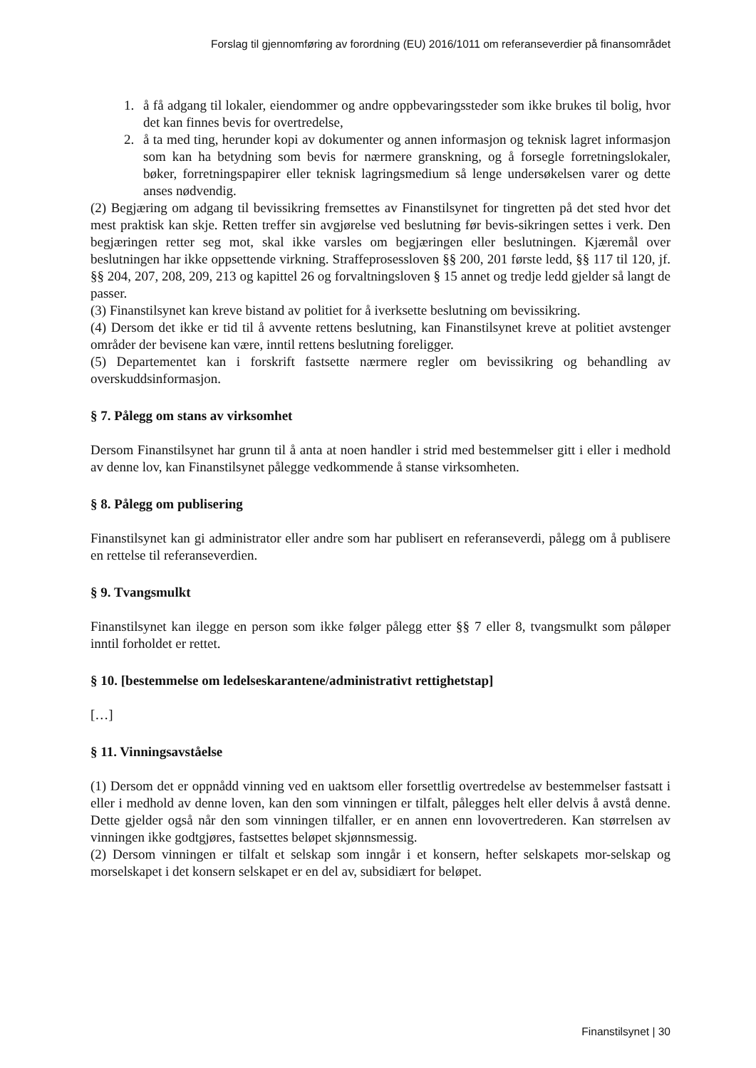Forslag til gjennomføring av forordning (EU) 2016/1011 om referanseverdier på finansområdet
1. å få adgang til lokaler, eiendommer og andre oppbevaringssteder som ikke brukes til bolig, hvor det kan finnes bevis for overtredelse,
2. å ta med ting, herunder kopi av dokumenter og annen informasjon og teknisk lagret informasjon som kan ha betydning som bevis for nærmere granskning, og å forsegle forretningslokaler, bøker, forretningspapirer eller teknisk lagringsmedium så lenge undersøkelsen varer og dette anses nødvendig.
(2) Begjæring om adgang til bevissikring fremsettes av Finanstilsynet for tingretten på det sted hvor det mest praktisk kan skje. Retten treffer sin avgjørelse ved beslutning før bevis-sikringen settes i verk. Den begjæringen retter seg mot, skal ikke varsles om begjæringen eller beslutningen. Kjæremål over beslutningen har ikke oppsettende virkning. Straffeprosessloven §§ 200, 201 første ledd, §§ 117 til 120, jf. §§ 204, 207, 208, 209, 213 og kapittel 26 og forvaltningsloven § 15 annet og tredje ledd gjelder så langt de passer.
(3) Finanstilsynet kan kreve bistand av politiet for å iverksette beslutning om bevissikring.
(4) Dersom det ikke er tid til å avvente rettens beslutning, kan Finanstilsynet kreve at politiet avstenger områder der bevisene kan være, inntil rettens beslutning foreligger.
(5) Departementet kan i forskrift fastsette nærmere regler om bevissikring og behandling av overskuddsinformasjon.
§ 7. Pålegg om stans av virksomhet
Dersom Finanstilsynet har grunn til å anta at noen handler i strid med bestemmelser gitt i eller i medhold av denne lov, kan Finanstilsynet pålegge vedkommende å stanse virksomheten.
§ 8. Pålegg om publisering
Finanstilsynet kan gi administrator eller andre som har publisert en referanseverdi, pålegg om å publisere en rettelse til referanseverdien.
§ 9. Tvangsmulkt
Finanstilsynet kan ilegge en person som ikke følger pålegg etter §§ 7 eller 8, tvangsmulkt som påløper inntil forholdet er rettet.
§ 10. [bestemmelse om ledelseskarantene/administrativt rettighetstap]
[…]
§ 11. Vinningsavståelse
(1) Dersom det er oppnådd vinning ved en uaktsom eller forsettlig overtredelse av bestemmelser fastsatt i eller i medhold av denne loven, kan den som vinningen er tilfalt, pålegges helt eller delvis å avstå denne. Dette gjelder også når den som vinningen tilfaller, er en annen enn lovovertrederen. Kan størrelsen av vinningen ikke godtgjøres, fastsettes beløpet skjønnsmessig.
(2) Dersom vinningen er tilfalt et selskap som inngår i et konsern, hefter selskapets mor-selskap og morselskapet i det konsern selskapet er en del av, subsidiært for beløpet.
Finanstilsynet | 30